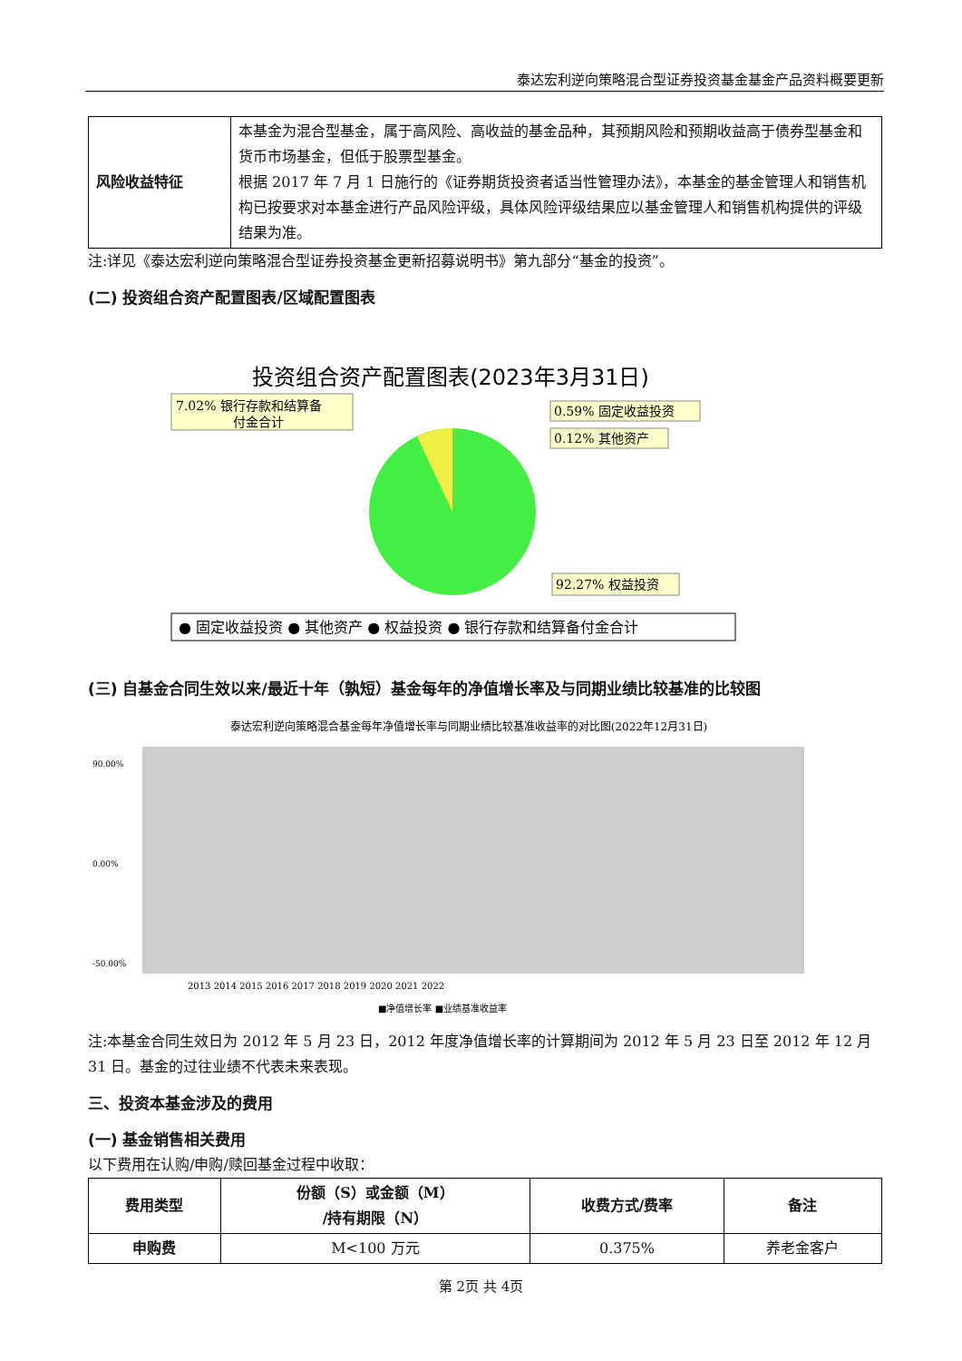泰达宏利逆向策略混合型证券投资基金基金产品资料概要更新
| 风险收益特征 | 本基金为混合型基金，属于高风险、高收益的基金品种，其预期风险和预期收益高于债券型基金和货币市场基金，但低于股票型基金。 根据 2017 年 7 月 1 日施行的《证券期货投资者适当性管理办法》，本基金的基金管理人和销售机构已按要求对本基金进行产品风险评级，具体风险评级结果应以基金管理人和销售机构提供的评级结果为准。 |
注:详见《泰达宏利逆向策略混合型证券投资基金更新招募说明书》第九部分“基金的投资”。
(二) 投资组合资产配置图表/区域配置图表
投资组合资产配置图表(2023年3月31日)
7.02% 银行存款和结算备
付金合计
0.59% 固定收益投资
0.12% 其他资产
92.27% 权益投资
● 固定收益投资 ● 其他资产 ● 权益投资 ● 银行存款和结算备付金合计
(三) 自基金合同生效以来/最近十年（孰短）基金每年的净值增长率及与同期业绩比较基准的比较图
泰达宏利逆向策略混合基金每年净值增长率与同期业绩比较基准收益率的对比图(2022年12月31日)
90.00%
0.00%
-50.00%
2013 2014 2015 2016 2017 2018 2019 2020 2021 2022
■净值增长率 ■业绩基准收益率
注:本基金合同生效日为 2012 年 5 月 23 日，2012 年度净值增长率的计算期间为 2012 年 5 月 23 日至 2012 年 12 月 31 日。基金的过往业绩不代表未来表现。
三、投资本基金涉及的费用
(一) 基金销售相关费用
以下费用在认购/申购/赎回基金过程中收取：
| 费用类型 | 份额（S）或金额（M） /持有期限（N） | 收费方式/费率 | 备注 |
| --- | --- | --- | --- |
| 申购费 | M<100 万元 | 0.375% | 养老金客户 |
第 2页 共 4页